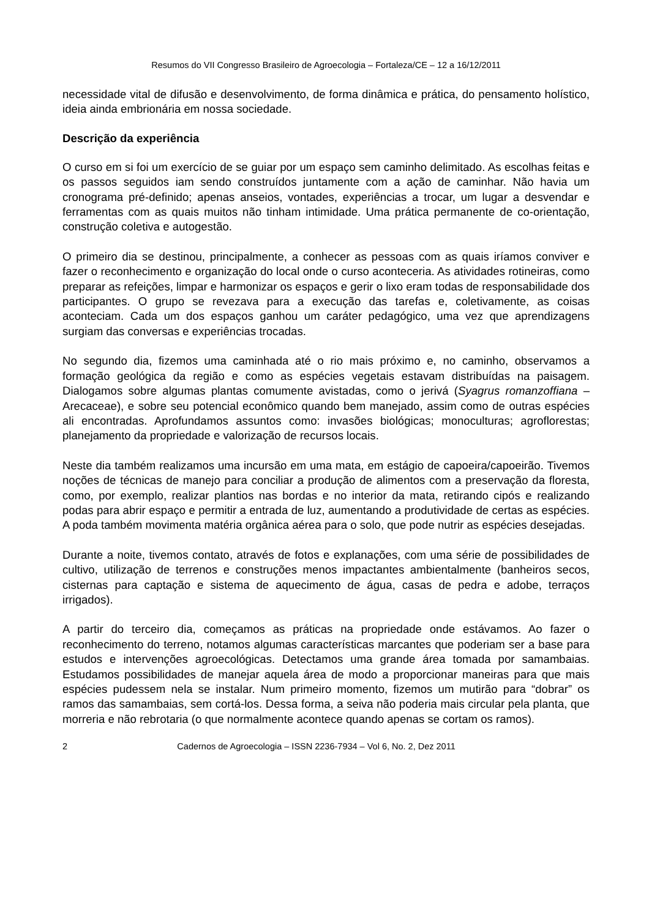Resumos do VII Congresso Brasileiro de Agroecologia – Fortaleza/CE – 12 a 16/12/2011
necessidade vital de difusão e desenvolvimento, de forma dinâmica e prática, do pensamento holístico, ideia ainda embrionária em nossa sociedade.
Descrição da experiência
O curso em si foi um exercício de se guiar por um espaço sem caminho delimitado. As escolhas feitas e os passos seguidos iam sendo construídos juntamente com a ação de caminhar. Não havia um cronograma pré-definido; apenas anseios, vontades, experiências a trocar, um lugar a desvendar e ferramentas com as quais muitos não tinham intimidade. Uma prática permanente de co-orientação, construção coletiva e autogestão.
O primeiro dia se destinou, principalmente, a conhecer as pessoas com as quais iríamos conviver e fazer o reconhecimento e organização do local onde o curso aconteceria. As atividades rotineiras, como preparar as refeições, limpar e harmonizar os espaços e gerir o lixo eram todas de responsabilidade dos participantes. O grupo se revezava para a execução das tarefas e, coletivamente, as coisas aconteciam. Cada um dos espaços ganhou um caráter pedagógico, uma vez que aprendizagens surgiam das conversas e experiências trocadas.
No segundo dia, fizemos uma caminhada até o rio mais próximo e, no caminho, observamos a formação geológica da região e como as espécies vegetais estavam distribuídas na paisagem. Dialogamos sobre algumas plantas comumente avistadas, como o jerivá (Syagrus romanzoffiana – Arecaceae), e sobre seu potencial econômico quando bem manejado, assim como de outras espécies ali encontradas. Aprofundamos assuntos como: invasões biológicas; monoculturas; agroflorestas; planejamento da propriedade e valorização de recursos locais.
Neste dia também realizamos uma incursão em uma mata, em estágio de capoeira/capoeirão. Tivemos noções de técnicas de manejo para conciliar a produção de alimentos com a preservação da floresta, como, por exemplo, realizar plantios nas bordas e no interior da mata, retirando cipós e realizando podas para abrir espaço e permitir a entrada de luz, aumentando a produtividade de certas as espécies. A poda também movimenta matéria orgânica aérea para o solo, que pode nutrir as espécies desejadas.
Durante a noite, tivemos contato, através de fotos e explanações, com uma série de possibilidades de cultivo, utilização de terrenos e construções menos impactantes ambientalmente (banheiros secos, cisternas para captação e sistema de aquecimento de água, casas de pedra e adobe, terraços irrigados).
A partir do terceiro dia, começamos as práticas na propriedade onde estávamos. Ao fazer o reconhecimento do terreno, notamos algumas características marcantes que poderiam ser a base para estudos e intervenções agroecológicas. Detectamos uma grande área tomada por samambaias. Estudamos possibilidades de manejar aquela área de modo a proporcionar maneiras para que mais espécies pudessem nela se instalar. Num primeiro momento, fizemos um mutirão para “dobrar” os ramos das samambaias, sem cortá-los. Dessa forma, a seiva não poderia mais circular pela planta, que morreria e não rebrotaria (o que normalmente acontece quando apenas se cortam os ramos).
2 Cadernos de Agroecologia – ISSN 2236-7934 – Vol 6, No. 2, Dez 2011